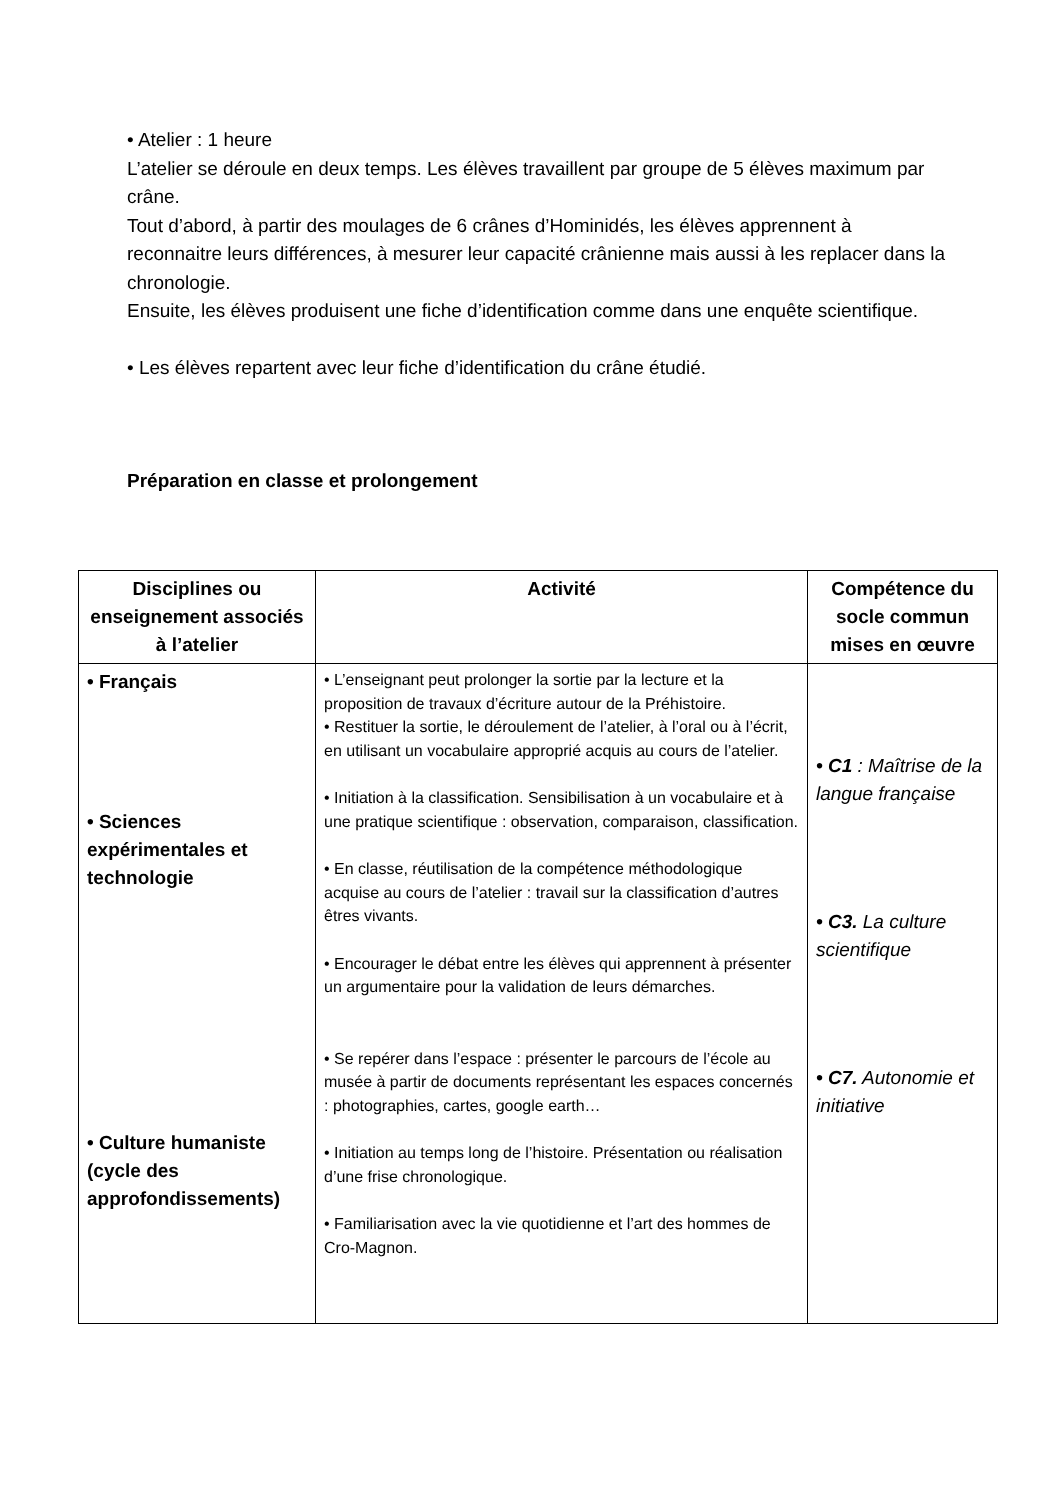• Atelier : 1 heure
L’atelier se déroule en deux temps. Les élèves travaillent par groupe de 5 élèves maximum par crâne.
Tout d’abord, à partir des moulages de 6 crânes d’Hominidés, les élèves apprennent à reconnaitre leurs différences, à mesurer leur capacité crânienne mais aussi à les replacer dans la chronologie.
Ensuite, les élèves produisent une fiche d’identification comme dans une enquête scientifique.
• Les élèves repartent avec leur fiche d’identification du crâne étudié.
Préparation en classe et prolongement
| Disciplines ou enseignement associés à l’atelier | Activité | Compétence du socle commun mises en œuvre |
| --- | --- | --- |
| • Français • Sciences expérimentales et technologie • Culture humaniste (cycle des approfondissements) | • L’enseignant peut prolonger la sortie par la lecture et la proposition de travaux d’écriture autour de la Préhistoire. • Restituer la sortie, le déroulement de l’atelier, à l’oral ou à l’écrit, en utilisant un vocabulaire approprié acquis au cours de l’atelier. • Initiation à la classification. Sensibilisation à un vocabulaire et à une pratique scientifique : observation, comparaison, classification. • En classe, réutilisation de la compétence méthodologique acquise au cours de l’atelier : travail sur la classification d’autres êtres vivants. • Encourager le débat entre les élèves qui apprennent à présenter un argumentaire pour la validation de leurs démarches. • Se repérer dans l’espace : présenter le parcours de l’école au musée à partir de documents représentant les espaces concernés : photographies, cartes, google earth… • Initiation au temps long de l’histoire. Présentation ou réalisation d’une frise chronologique. • Familiarisation avec la vie quotidienne et l’art des hommes de Cro-Magnon. | • C1 : Maîtrise de la langue française • C3. La culture scientifique • C7. Autonomie et initiative |